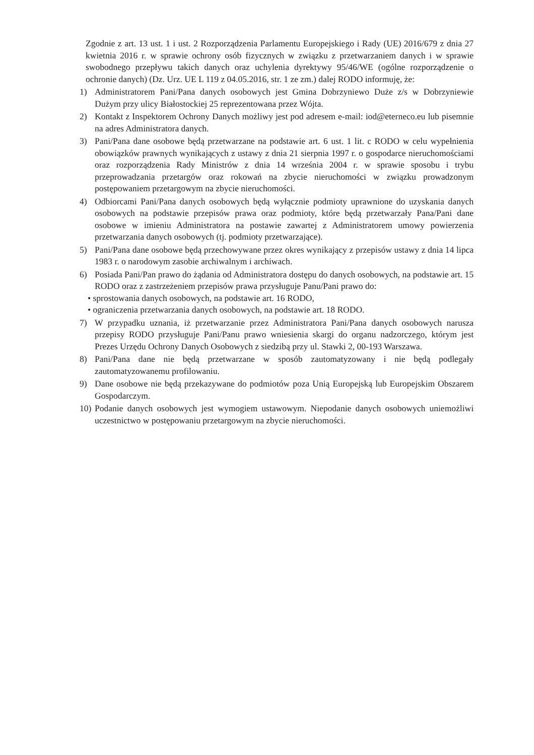Zgodnie z art. 13 ust. 1 i ust. 2 Rozporządzenia Parlamentu Europejskiego i Rady (UE) 2016/679 z dnia 27 kwietnia 2016 r. w sprawie ochrony osób fizycznych w związku z przetwarzaniem danych i w sprawie swobodnego przepływu takich danych oraz uchylenia dyrektywy 95/46/WE (ogólne rozporządzenie o ochronie danych) (Dz. Urz. UE L 119 z 04.05.2016, str. 1 ze zm.) dalej RODO informuję, że:
1) Administratorem Pani/Pana danych osobowych jest Gmina Dobrzyniewo Duże z/s w Dobrzyniewie Dużym przy ulicy Białostockiej 25 reprezentowana przez Wójta.
2) Kontakt z Inspektorem Ochrony Danych możliwy jest pod adresem e-mail: iod@eterneco.eu lub pisemnie na adres Administratora danych.
3) Pani/Pana dane osobowe będą przetwarzane na podstawie art. 6 ust. 1 lit. c RODO w celu wypełnienia obowiązków prawnych wynikających z ustawy z dnia 21 sierpnia 1997 r. o gospodarce nieruchomościami oraz rozporządzenia Rady Ministrów z dnia 14 września 2004 r. w sprawie sposobu i trybu przeprowadzania przetargów oraz rokowań na zbycie nieruchomości w związku prowadzonym postępowaniem przetargowym na zbycie nieruchomości.
4) Odbiorcami Pani/Pana danych osobowych będą wyłącznie podmioty uprawnione do uzyskania danych osobowych na podstawie przepisów prawa oraz podmioty, które będą przetwarzały Pana/Pani dane osobowe w imieniu Administratora na postawie zawartej z Administratorem umowy powierzenia przetwarzania danych osobowych (tj. podmioty przetwarzające).
5) Pani/Pana dane osobowe będą przechowywane przez okres wynikający z przepisów ustawy z dnia 14 lipca 1983 r. o narodowym zasobie archiwalnym i archiwach.
6) Posiada Pani/Pan prawo do żądania od Administratora dostępu do danych osobowych, na podstawie art. 15 RODO oraz z zastrzeżeniem przepisów prawa przysługuje Panu/Pani prawo do:
• sprostowania danych osobowych, na podstawie art. 16 RODO,
• ograniczenia przetwarzania danych osobowych, na podstawie art. 18 RODO.
7) W przypadku uznania, iż przetwarzanie przez Administratora Pani/Pana danych osobowych narusza przepisy RODO przysługuje Pani/Panu prawo wniesienia skargi do organu nadzorczego, którym jest Prezes Urzędu Ochrony Danych Osobowych z siedzibą przy ul. Stawki 2, 00-193 Warszawa.
8) Pani/Pana dane nie będą przetwarzane w sposób zautomatyzowany i nie będą podlegały zautomatyzowanemu profilowaniu.
9) Dane osobowe nie będą przekazywane do podmiotów poza Unią Europejską lub Europejskim Obszarem Gospodarczym.
10) Podanie danych osobowych jest wymogiem ustawowym. Niepodanie danych osobowych uniemożliwi uczestnictwo w postępowaniu przetargowym na zbycie nieruchomości.